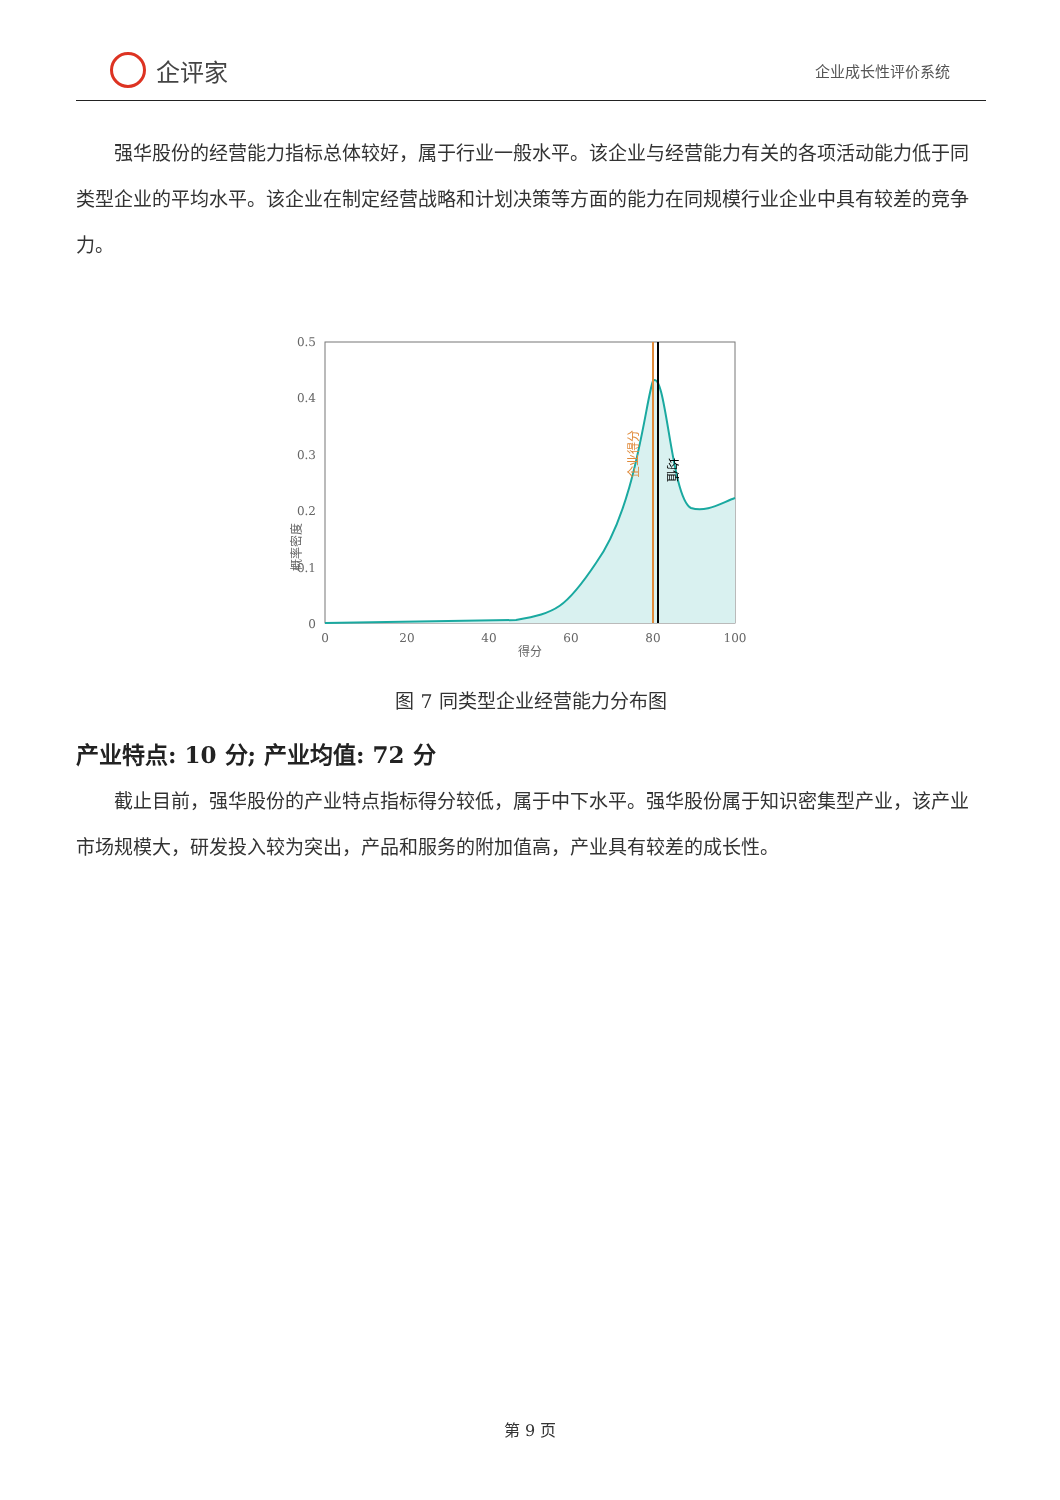企评家
企业成长性评价系统
强华股份的经营能力指标总体较好，属于行业一般水平。该企业与经营能力有关的各项活动能力低于同类型企业的平均水平。该企业在制定经营战略和计划决策等方面的能力在同规模行业企业中具有较差的竞争力。
概率密度
0.5
0.4
0.3
0.2
0.1
0
0
20
40
60
80
100
得分
企业得分
均值
图 7 同类型企业经营能力分布图
产业特点: 10 分; 产业均值: 72 分
截止目前，强华股份的产业特点指标得分较低，属于中下水平。强华股份属于知识密集型产业，该产业市场规模大，研发投入较为突出，产品和服务的附加值高，产业具有较差的成长性。
第 9 页